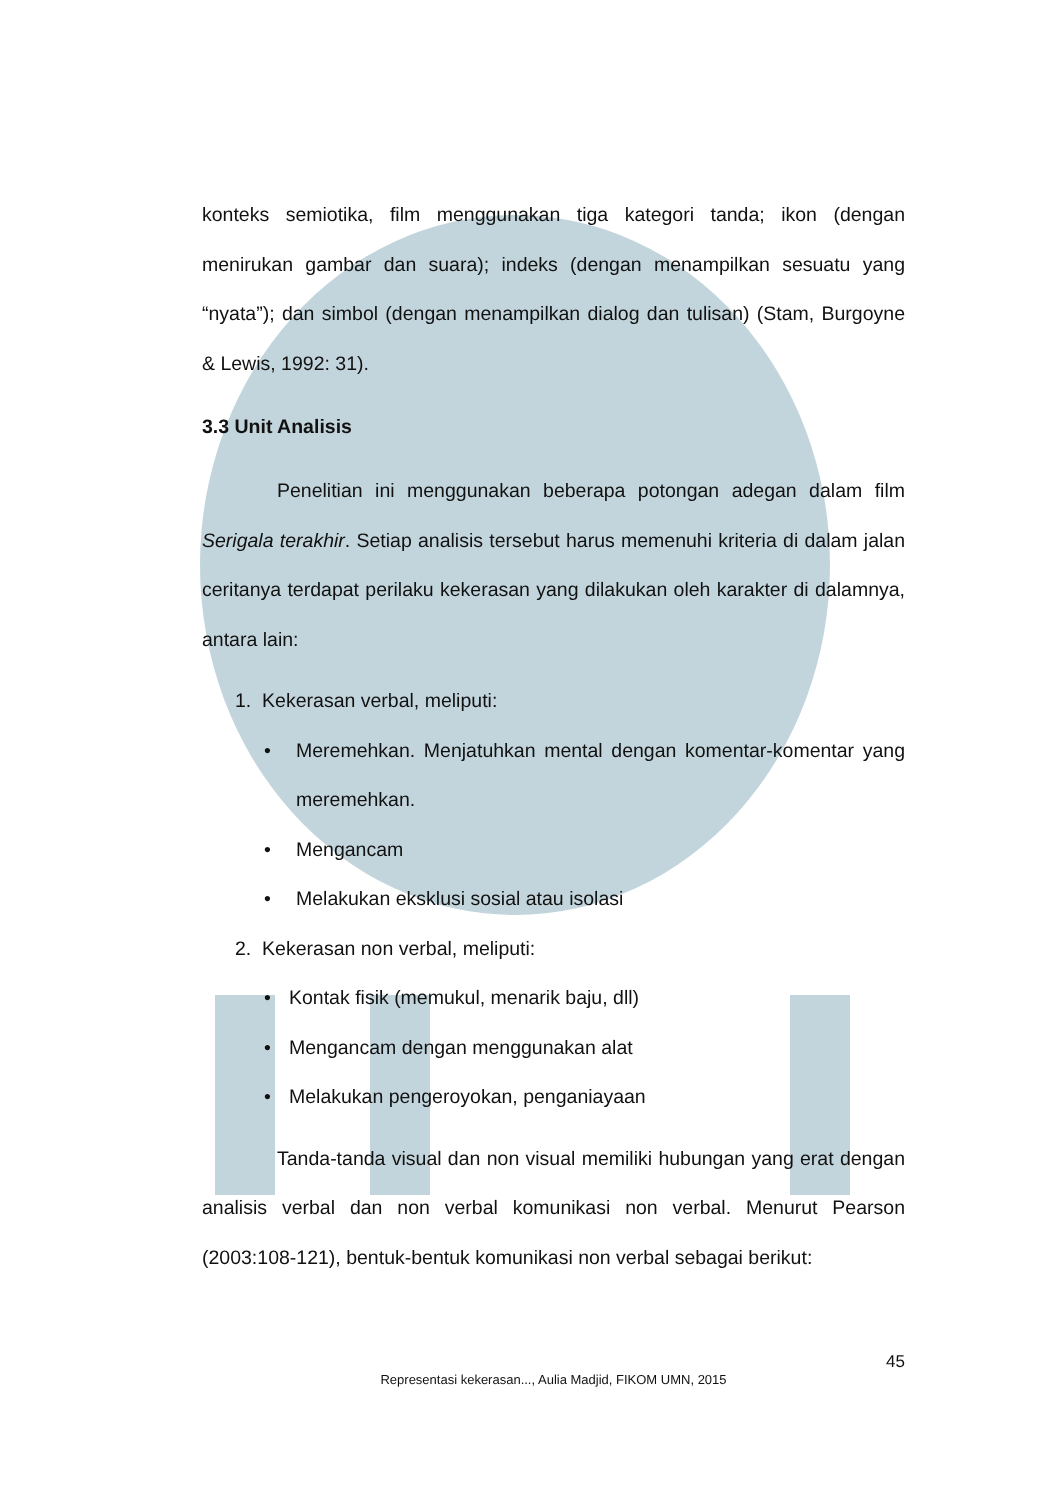konteks semiotika, film menggunakan tiga kategori tanda; ikon (dengan menirukan gambar dan suara); indeks (dengan menampilkan sesuatu yang “nyata”); dan simbol (dengan menampilkan dialog dan tulisan) (Stam, Burgoyne & Lewis, 1992: 31).
3.3 Unit Analisis
Penelitian ini menggunakan beberapa potongan adegan dalam film Serigala terakhir. Setiap analisis tersebut harus memenuhi kriteria di dalam jalan ceritanya terdapat perilaku kekerasan yang dilakukan oleh karakter di dalamnya, antara lain:
1. Kekerasan verbal, meliputi:
•
Meremehkan. Menjatuhkan mental dengan komentar-komentar yang meremehkan.
• Mengancam
• Melakukan eksklusi sosial atau isolasi
2. Kekerasan non verbal, meliputi:
• Kontak fisik (memukul, menarik baju, dll)
• Mengancam dengan menggunakan alat
• Melakukan pengeroyokan, penganiayaan
Tanda-tanda visual dan non visual memiliki hubungan yang erat dengan analisis verbal dan non verbal komunikasi non verbal. Menurut Pearson (2003:108-121), bentuk-bentuk komunikasi non verbal sebagai berikut:
45
Representasi kekerasan..., Aulia Madjid, FIKOM UMN, 2015